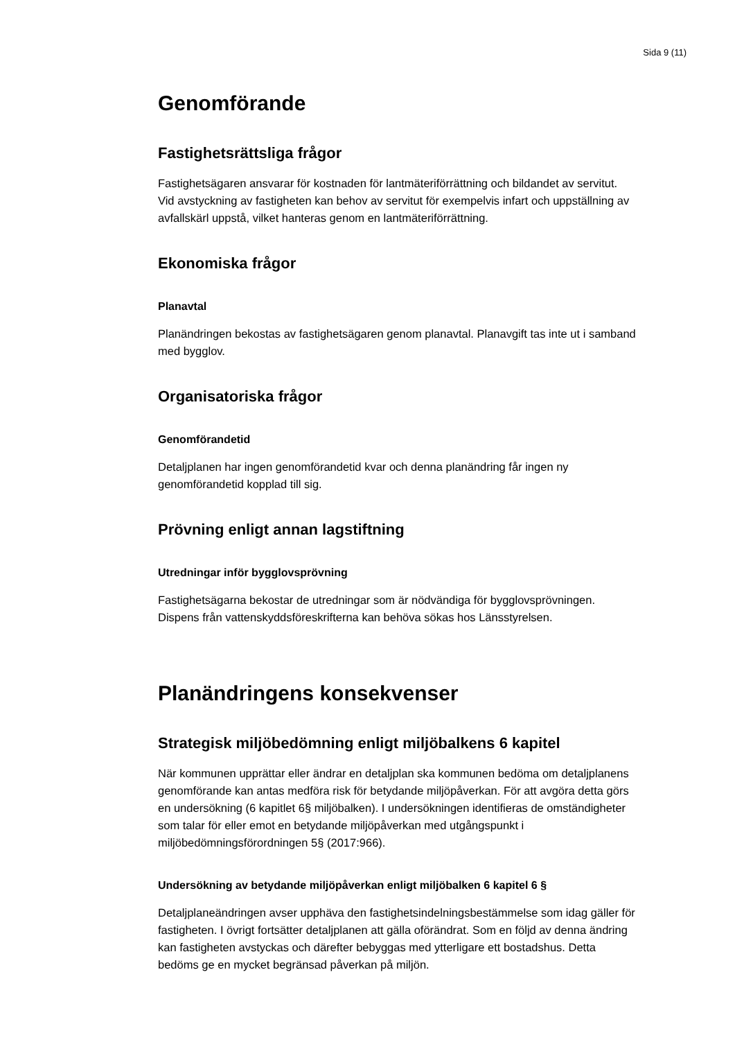Sida 9 (11)
Genomförande
Fastighetsrättsliga frågor
Fastighetsägaren ansvarar för kostnaden för lantmäteriförrättning och bildandet av servitut. Vid avstyckning av fastigheten kan behov av servitut för exempelvis infart och uppställning av avfallskärl uppstå, vilket hanteras genom en lantmäteriförrättning.
Ekonomiska frågor
Planavtal
Planändringen bekostas av fastighetsägaren genom planavtal. Planavgift tas inte ut i samband med bygglov.
Organisatoriska frågor
Genomförandetid
Detaljplanen har ingen genomförandetid kvar och denna planändring får ingen ny genomförandetid kopplad till sig.
Prövning enligt annan lagstiftning
Utredningar inför bygglovsprövning
Fastighetsägarna bekostar de utredningar som är nödvändiga för bygglovsprövningen. Dispens från vattenskyddsföreskrifterna kan behöva sökas hos Länsstyrelsen.
Planändringens konsekvenser
Strategisk miljöbedömning enligt miljöbalkens 6 kapitel
När kommunen upprättar eller ändrar en detaljplan ska kommunen bedöma om detaljplanens genomförande kan antas medföra risk för betydande miljöpåverkan. För att avgöra detta görs en undersökning (6 kapitlet 6§ miljöbalken). I undersökningen identifieras de omständigheter som talar för eller emot en betydande miljöpåverkan med utgångspunkt i miljöbedömningsförordningen 5§ (2017:966).
Undersökning av betydande miljöpåverkan enligt miljöbalken 6 kapitel 6 §
Detaljplaneändringen avser upphäva den fastighetsindelningsbestämmelse som idag gäller för fastigheten. I övrigt fortsätter detaljplanen att gälla oförändrat. Som en följd av denna ändring kan fastigheten avstyckas och därefter bebyggas med ytterligare ett bostadshus. Detta bedöms ge en mycket begränsad påverkan på miljön.